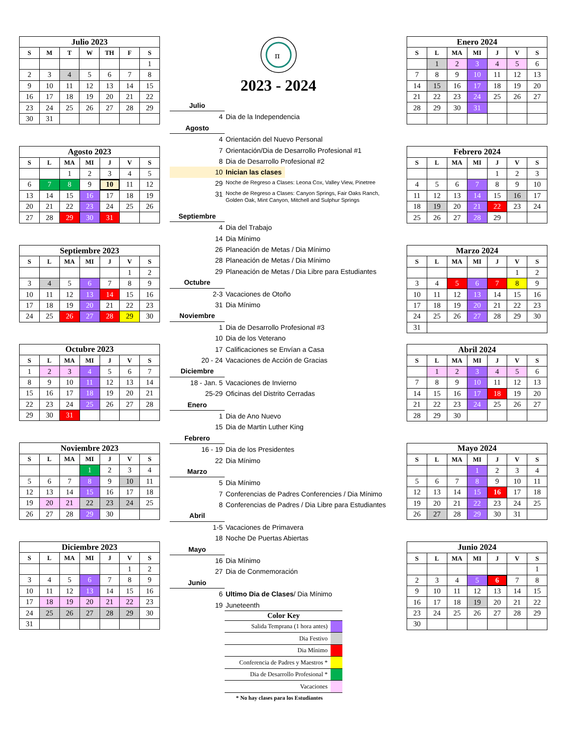| Julio 2023 | | | | | | |
| --- | --- | --- | --- | --- | --- | --- |
| S | M | T | W | TH | F | S |
| | | | | | | 1 |
| 2 | 3 | 4 | 5 | 6 | 7 | 8 |
| 9 | 10 | 11 | 12 | 13 | 14 | 15 |
| 16 | 17 | 18 | 19 | 20 | 21 | 22 |
| 23 | 24 | 25 | 26 | 27 | 28 | 29 |
| 30 | 31 | | | | | |
| Agosto 2023 | | | | | | |
| --- | --- | --- | --- | --- | --- | --- |
| S | L | MA | MI | J | V | S |
| | | 1 | 2 | 3 | 4 | 5 |
| 6 | 7 | 8 | 9 | 10 | 11 | 12 |
| 13 | 14 | 15 | 16 | 17 | 18 | 19 |
| 20 | 21 | 22 | 23 | 24 | 25 | 26 |
| 27 | 28 | 29 | 30 | 31 | | |
| Septiembre 2023 | | | | | | |
| --- | --- | --- | --- | --- | --- | --- |
| S | L | MA | MI | J | V | S |
| | | | | | 1 | 2 |
| 3 | 4 | 5 | 6 | 7 | 8 | 9 |
| 10 | 11 | 12 | 13 | 14 | 15 | 16 |
| 17 | 18 | 19 | 20 | 21 | 22 | 23 |
| 24 | 25 | 26 | 27 | 28 | 29 | 30 |
| Octubre 2023 | | | | | | |
| --- | --- | --- | --- | --- | --- | --- |
| S | L | MA | MI | J | V | S |
| 1 | 2 | 3 | 4 | 5 | 6 | 7 |
| 8 | 9 | 10 | 11 | 12 | 13 | 14 |
| 15 | 16 | 17 | 18 | 19 | 20 | 21 |
| 22 | 23 | 24 | 25 | 26 | 27 | 28 |
| 29 | 30 | 31 | | | | |
| Noviembre 2023 | | | | | | |
| --- | --- | --- | --- | --- | --- | --- |
| S | L | MA | MI | J | V | S |
| | | | 1 | 2 | 3 | 4 |
| 5 | 6 | 7 | 8 | 9 | 10 | 11 |
| 12 | 13 | 14 | 15 | 16 | 17 | 18 |
| 19 | 20 | 21 | 22 | 23 | 24 | 25 |
| 26 | 27 | 28 | 29 | 30 | | |
| Diciembre 2023 | | | | | | |
| --- | --- | --- | --- | --- | --- | --- |
| S | L | MA | MI | J | V | S |
| | | | | | 1 | 2 |
| 3 | 4 | 5 | 6 | 7 | 8 | 9 |
| 10 | 11 | 12 | 13 | 14 | 15 | 16 |
| 17 | 18 | 19 | 20 | 21 | 22 | 23 |
| 24 | 25 | 26 | 27 | 28 | 29 | 30 |
| 31 | | | | | | |
π
2023 - 2024
Julio
4 Dia de la Independencia
Agosto
4 Orientación del Nuevo Personal
7 Orientación/Dia de Desarrollo Profesional #1
8 Dia de Desarrollo Profesional #2
10 Inician las clases
29 Noche de Regreso a Clases: Leona Cox, Valley View, Pinetree
31 Noche de Regreso a Clases: Canyon Springs, Fair Oaks Ranch,
Golden Oak, Mint Canyon, Mitchell and Sulphur Springs
Septiembre
4 Dia del Trabajo
14 Dia Mínimo
26 Planeación de Metas / Dia Mínimo
28 Planeación de Metas / Dia Mínimo
29 Planeación de Metas / Dia Libre para Estudiantes
Octubre
2-3 Vacaciones de Otoño
31 Dia Mínimo
Noviembre
1 Dia de Desarrollo Profesional #3
10 Dia de los Veterano
17 Calificaciones se Envían a Casa
20 - 24 Vacaciones de Acción de Gracias
Diciembre
18 - Jan. 5 Vacaciones de Invierno
25-29 Oficinas del Distrito Cerradas
Enero
1 Dia de Ano Nuevo
15 Dia de Martin Luther King
Febrero
16 - 19 Dia de los Presidentes
22 Dia Mínimo
Marzo
5 Dia Mínimo
7 Conferencias de Padres Conferencies / Dia Mínimo
8 Conferencias de Padres / Dia Libre para Estudiantes
Abril
1-5 Vacaciones de Primavera
18 Noche De Puertas Abiertas
Mayo
16 Dia Mínimo
27 Dia de Conmemoración
Junio
6 Ultimo Dia de Clases/ Dia Mínimo
19 Juneteenth
| Color Key | |
| --- | --- |
| Salida Temprana (1 hora antes) | |
| Dia Festivo | |
| Dia Mínimo | |
| Conferencia de Padres y Maestros * | |
| Dia de Desarrollo Profesional * | |
| Vacaciones | |
* No hay clases para los Estudiantes
| Enero 2024 | | | | | | |
| --- | --- | --- | --- | --- | --- | --- |
| S | L | MA | MI | J | V | S |
| | 1 | 2 | 3 | 4 | 5 | 6 |
| 7 | 8 | 9 | 10 | 11 | 12 | 13 |
| 14 | 15 | 16 | 17 | 18 | 19 | 20 |
| 21 | 22 | 23 | 24 | 25 | 26 | 27 |
| 28 | 29 | 30 | 31 | | | |
| Febrero 2024 | | | | | | |
| --- | --- | --- | --- | --- | --- | --- |
| S | L | MA | MI | J | V | S |
| | | | | 1 | 2 | 3 |
| 4 | 5 | 6 | 7 | 8 | 9 | 10 |
| 11 | 12 | 13 | 14 | 15 | 16 | 17 |
| 18 | 19 | 20 | 21 | 22 | 23 | 24 |
| 25 | 26 | 27 | 28 | 29 | | |
| Marzo 2024 | | | | | | |
| --- | --- | --- | --- | --- | --- | --- |
| S | L | MA | MI | J | V | S |
| | | | | | 1 | 2 |
| 3 | 4 | 5 | 6 | 7 | 8 | 9 |
| 10 | 11 | 12 | 13 | 14 | 15 | 16 |
| 17 | 18 | 19 | 20 | 21 | 22 | 23 |
| 24 | 25 | 26 | 27 | 28 | 29 | 30 |
| 31 | | | | | | |
| Abril 2024 | | | | | | |
| --- | --- | --- | --- | --- | --- | --- |
| S | L | MA | MI | J | V | S |
| | 1 | 2 | 3 | 4 | 5 | 6 |
| 7 | 8 | 9 | 10 | 11 | 12 | 13 |
| 14 | 15 | 16 | 17 | 18 | 19 | 20 |
| 21 | 22 | 23 | 24 | 25 | 26 | 27 |
| 28 | 29 | 30 | | | | |
| Mayo 2024 | | | | | | |
| --- | --- | --- | --- | --- | --- | --- |
| S | L | MA | MI | J | V | S |
| | | | 1 | 2 | 3 | 4 |
| 5 | 6 | 7 | 8 | 9 | 10 | 11 |
| 12 | 13 | 14 | 15 | 16 | 17 | 18 |
| 19 | 20 | 21 | 22 | 23 | 24 | 25 |
| 26 | 27 | 28 | 29 | 30 | 31 | |
| Junio 2024 | | | | | | |
| --- | --- | --- | --- | --- | --- | --- |
| S | L | MA | MI | J | V | S |
| | | | | | | 1 |
| 2 | 3 | 4 | 5 | 6 | 7 | 8 |
| 9 | 10 | 11 | 12 | 13 | 14 | 15 |
| 16 | 17 | 18 | 19 | 20 | 21 | 22 |
| 23 | 24 | 25 | 26 | 27 | 28 | 29 |
| 30 | | | | | | |